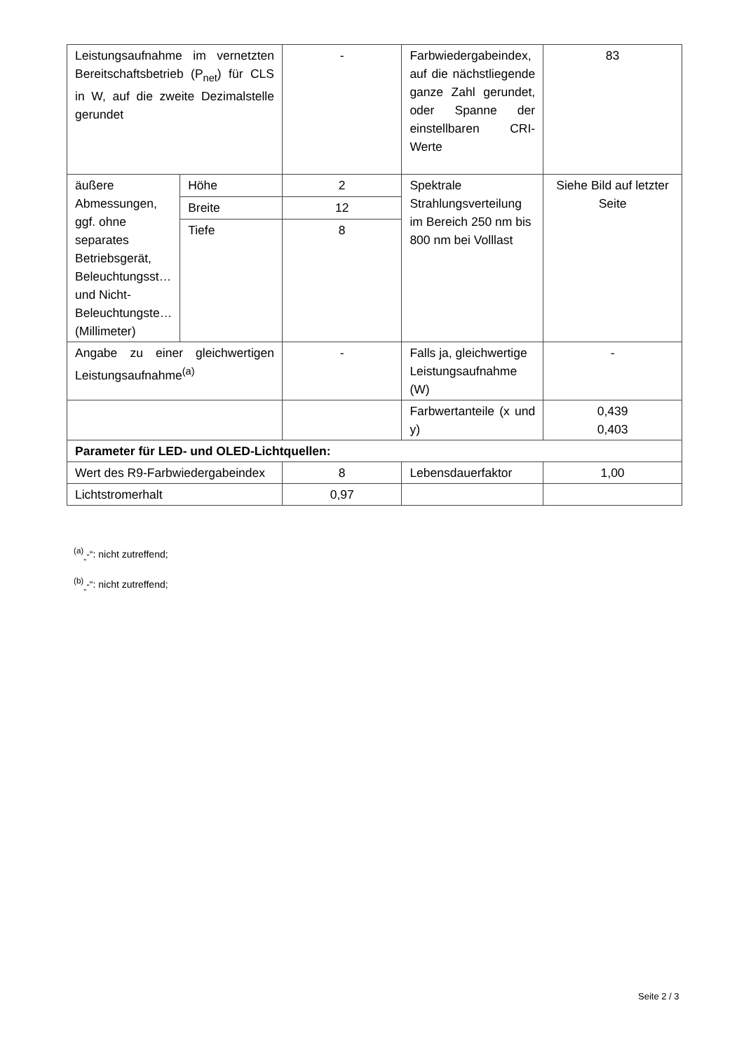| Leistungsaufnahme im vernetzten Bereitschaftsbetrieb (P<sub>net</sub>) für CLS in W, auf die zweite Dezimalstelle gerundet | | - | Farbwiedergabeindex, auf die nächstliegende ganze Zahl gerundet, oder Spanne der einstellbaren CRI-Werte | 83 |
| äußere Abmessungen, ggf. ohne separates Betriebsgerät, Beleuchtungsst… und Nicht-Beleuchtungste… (Millimeter) | Höhe | 2 | Spektrale Strahlungsverteilung im Bereich 250 nm bis 800 nm bei Volllast | Siehe Bild auf letzter Seite |
| | Breite | 12 | | |
| | Tiefe | 8 | | |
| Angabe zu einer gleichwertigen Leistungsaufnahme<sup>(a)</sup> | | - | Falls ja, gleichwertige Leistungsaufnahme (W) | - |
| | | | Farbwertanteile (x und y) | 0,439 0,403 |
| Parameter für LED- und OLED-Lichtquellen: | | | | |
| Wert des R9-Farbwiedergabeindex | | 8 | Lebensdauerfaktor | 1,00 |
| Lichtstromerhalt | | 0,97 | | |
<sup>(a)</sup><sub>„</sub>-“: nicht zutreffend;
<sup>(b)</sup><sub>„</sub>-“: nicht zutreffend;
Seite 2 / 3